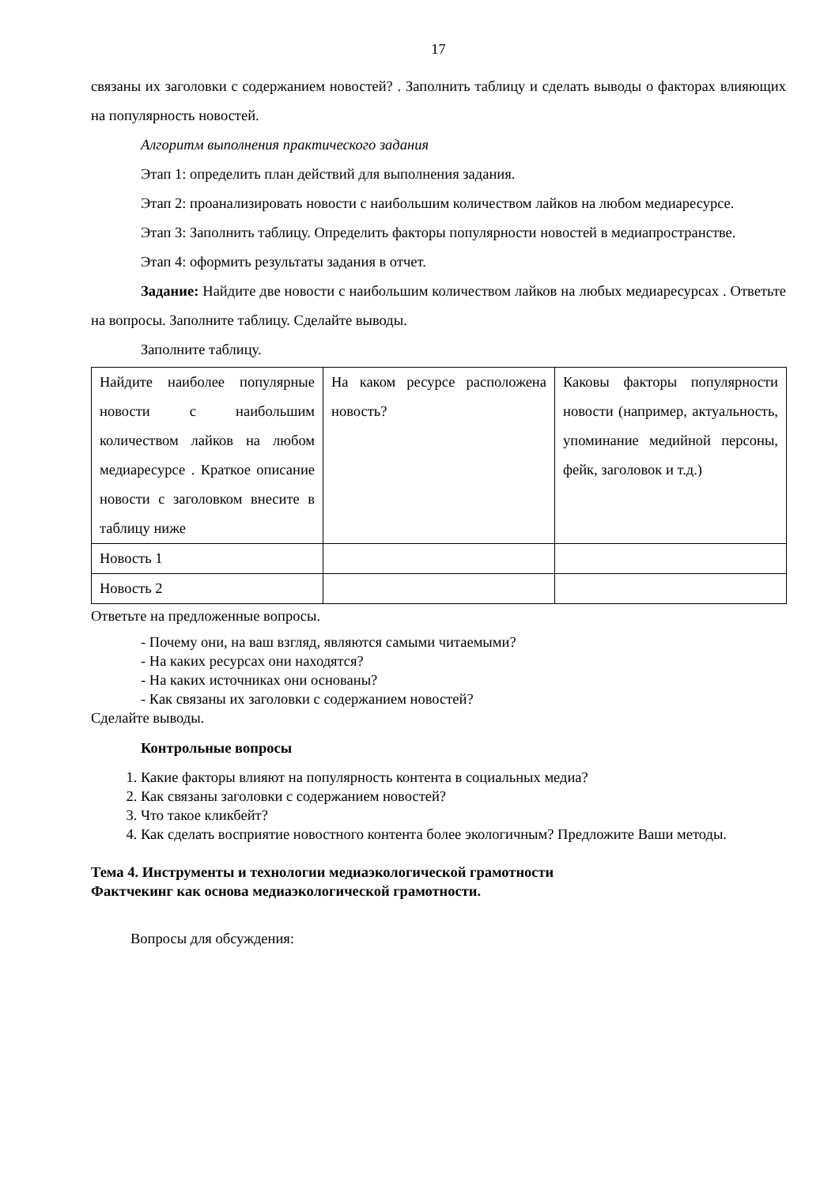17
связаны их заголовки с содержанием новостей? . Заполнить таблицу и сделать выводы о факторах влияющих на популярность новостей.
Алгоритм выполнения практического задания
Этап 1: определить план действий для выполнения задания.
Этап 2: проанализировать новости с наибольшим количеством лайков на любом медиаресурсе.
Этап 3: Заполнить таблицу. Определить факторы популярности новостей в медиапространстве.
Этап 4: оформить результаты задания в отчет.
Задание: Найдите две новости с наибольшим количеством лайков на любых медиаресурсах . Ответьте на вопросы. Заполните таблицу. Сделайте выводы.
Заполните таблицу.
| Найдите наиболее популярные новости с наибольшим количеством лайков на любом медиаресурсе . Краткое описание новости с заголовком внесите в таблицу ниже | На каком ресурсе расположена новость? | Каковы факторы популярности новости (например, актуальность, упоминание медийной персоны, фейк, заголовок и т.д.) |
| Новость 1 | | |
| Новость 2 | | |
Ответьте на предложенные вопросы.
- Почему они, на ваш взгляд, являются самыми читаемыми?
- На каких ресурсах они находятся?
- На каких источниках они основаны?
- Как связаны их заголовки с содержанием новостей?
Сделайте выводы.
Контрольные вопросы
1. Какие факторы влияют на популярность контента в социальных медиа?
2. Как связаны заголовки с содержанием новостей?
3. Что такое кликбейт?
4. Как сделать восприятие новостного контента более экологичным? Предложите Ваши методы.
Тема 4. Инструменты и технологии медиаэкологической грамотности
Фактчекинг как основа медиаэкологической грамотности.
Вопросы для обсуждения: